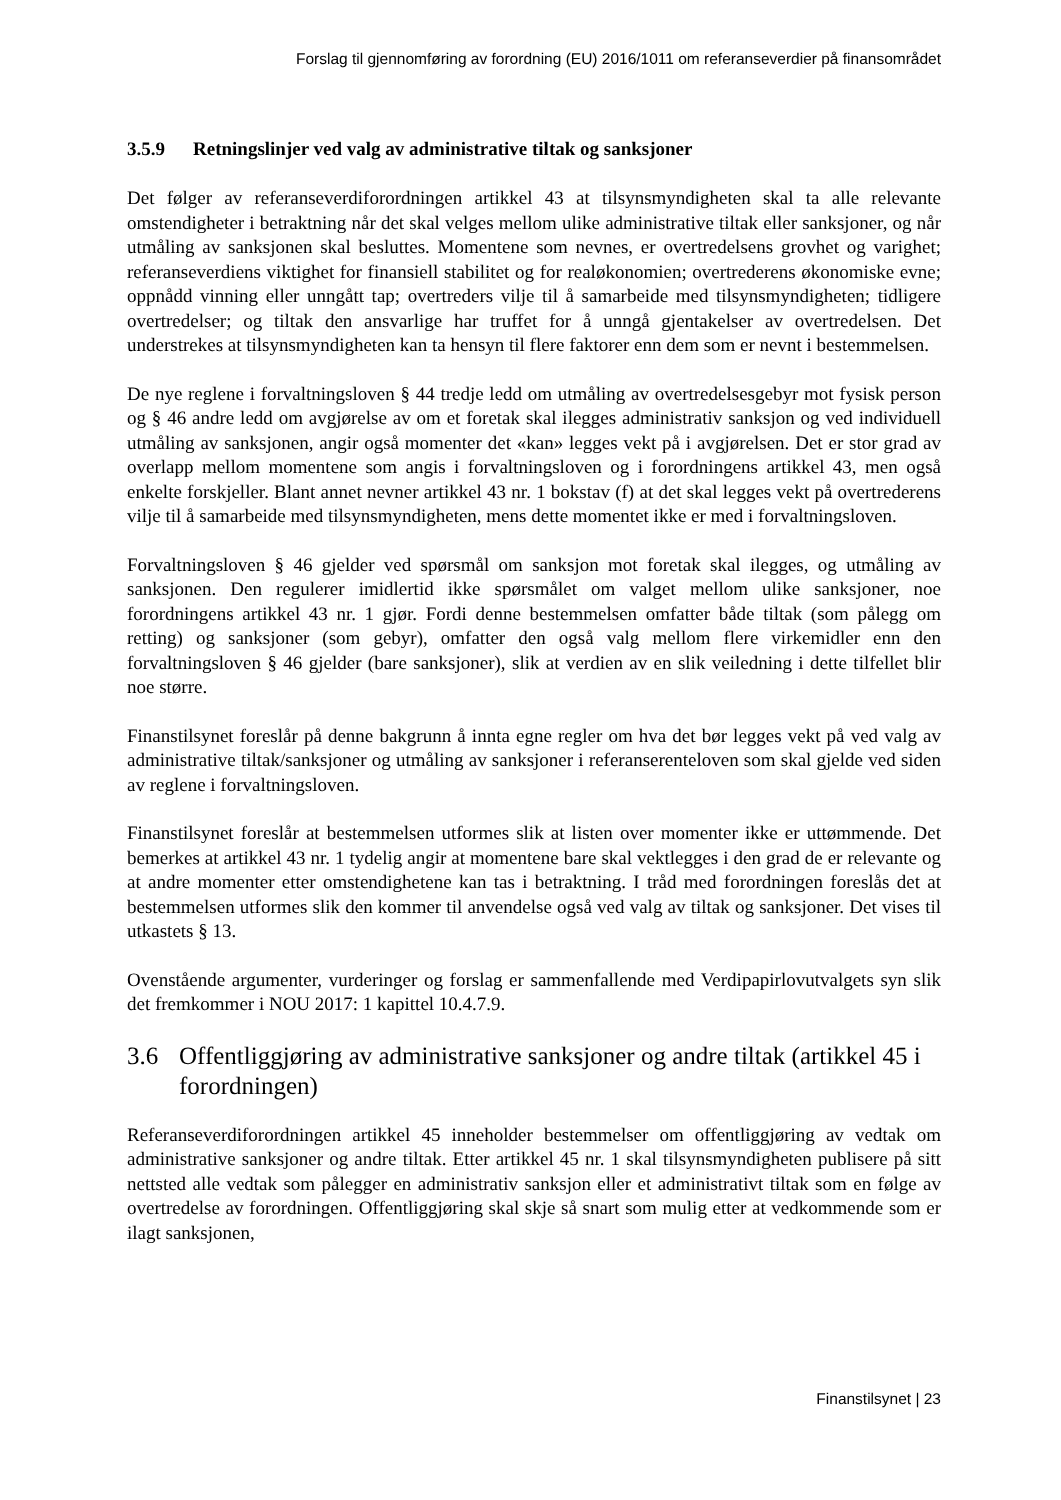Forslag til gjennomføring av forordning (EU) 2016/1011 om referanseverdier på finansområdet
3.5.9 Retningslinjer ved valg av administrative tiltak og sanksjoner
Det følger av referanseverdiforordningen artikkel 43 at tilsynsmyndigheten skal ta alle relevante omstendigheter i betraktning når det skal velges mellom ulike administrative tiltak eller sanksjoner, og når utmåling av sanksjonen skal besluttes. Momentene som nevnes, er overtredelsens grovhet og varighet; referanseverdiens viktighet for finansiell stabilitet og for realøkonomien; overtrederens økonomiske evne; oppnådd vinning eller unngått tap; over­treders vilje til å samarbeide med tilsynsmyndigheten; tidligere overtredelser; og tiltak den ansvarlige har truffet for å unngå gjentakelser av overtredelsen. Det understrekes at tilsynsmyndigheten kan ta hensyn til flere faktorer enn dem som er nevnt i bestemmelsen.
De nye reglene i forvaltningsloven § 44 tredje ledd om utmåling av overtredelsesgebyr mot fysisk person og § 46 andre ledd om avgjørelse av om et foretak skal ilegges administrativ sanksjon og ved individuell utmåling av sanksjonen, angir også momenter det «kan» legges vekt på i avgjørelsen. Det er stor grad av overlapp mellom momentene som angis i forvaltningsloven og i forordningens artikkel 43, men også enkelte forskjeller. Blant annet nevner artikkel 43 nr. 1 bokstav (f) at det skal legges vekt på overtrederens vilje til å samarbeide med tilsynsmyndigheten, mens dette momentet ikke er med i forvaltningsloven.
Forvaltningsloven § 46 gjelder ved spørsmål om sanksjon mot foretak skal ilegges, og ut­måling av sanksjonen. Den regulerer imidlertid ikke spørsmålet om valget mellom ulike sanksjoner, noe forordningens artikkel 43 nr. 1 gjør. Fordi denne bestemmelsen omfatter både tiltak (som pålegg om retting) og sanksjoner (som gebyr), omfatter den også valg mellom flere virkemidler enn den forvaltningsloven § 46 gjelder (bare sanksjoner), slik at verdien av en slik veiledning i dette tilfellet blir noe større.
Finanstilsynet foreslår på denne bakgrunn å innta egne regler om hva det bør legges vekt på ved valg av administrative tiltak/sanksjoner og utmåling av sanksjoner i referanserenteloven som skal gjelde ved siden av reglene i forvaltningsloven.
Finanstilsynet foreslår at bestemmelsen utformes slik at listen over momenter ikke er uttømmende. Det bemerkes at artikkel 43 nr. 1 tydelig angir at momentene bare skal vekt­legges i den grad de er relevante og at andre momenter etter omstendighetene kan tas i betraktning. I tråd med forordningen foreslås det at bestemmelsen utformes slik den kommer til anvendelse også ved valg av tiltak og sanksjoner. Det vises til utkastets § 13.
Ovenstående argumenter, vurderinger og forslag er sammenfallende med Verdipapirlov­utvalgets syn slik det fremkommer i NOU 2017: 1 kapittel 10.4.7.9.
3.6 Offentliggjøring av administrative sanksjoner og andre tiltak (artikkel 45 i forordningen)
Referanseverdiforordningen artikkel 45 inneholder bestemmelser om offentliggjøring av vedtak om administrative sanksjoner og andre tiltak. Etter artikkel 45 nr. 1 skal tilsynsmyndigheten publisere på sitt nettsted alle vedtak som pålegger en administrativ sanksjon eller et administrativt tiltak som en følge av overtredelse av forordningen. Offentliggjøring skal skje så snart som mulig etter at vedkommende som er ilagt sanksjonen,
Finanstilsynet | 23